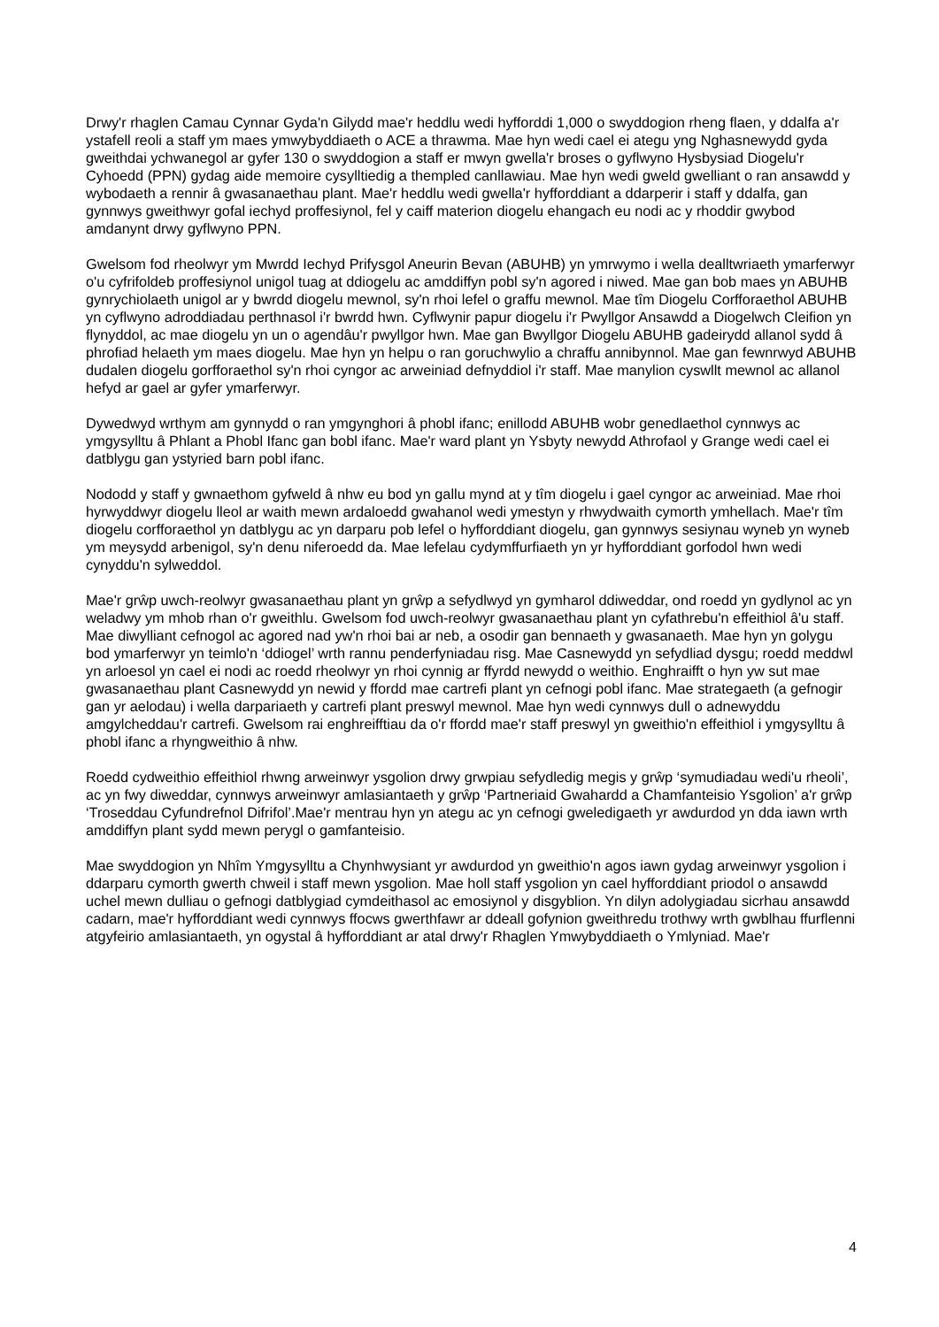Drwy'r rhaglen Camau Cynnar Gyda'n Gilydd mae'r heddlu wedi hyfforddi 1,000 o swyddogion rheng flaen, y ddalfa a'r ystafell reoli a staff ym maes ymwybyddiaeth o ACE a thrawma. Mae hyn wedi cael ei ategu yng Nghasnewydd gyda gweithdai ychwanegol ar gyfer 130 o swyddogion a staff er mwyn gwella'r broses o gyflwyno Hysbysiad Diogelu'r Cyhoedd (PPN) gydag aide memoire cysylltiedig a thempled canllawiau. Mae hyn wedi gweld gwelliant o ran ansawdd y wybodaeth a rennir â gwasanaethau plant. Mae'r heddlu wedi gwella'r hyfforddiant a ddarperir i staff y ddalfa, gan gynnwys gweithwyr gofal iechyd proffesiynol, fel y caiff materion diogelu ehangach eu nodi ac y rhoddir gwybod amdanynt drwy gyflwyno PPN.
Gwelsom fod rheolwyr ym Mwrdd Iechyd Prifysgol Aneurin Bevan (ABUHB) yn ymrwymo i wella dealltwriaeth ymarferwyr o'u cyfrifoldeb proffesiynol unigol tuag at ddiogelu ac amddiffyn pobl sy'n agored i niwed. Mae gan bob maes yn ABUHB gynrychiolaeth unigol ar y bwrdd diogelu mewnol, sy'n rhoi lefel o graffu mewnol. Mae tîm Diogelu Corfforaethol ABUHB yn cyflwyno adroddiadau perthnasol i'r bwrdd hwn. Cyflwynir papur diogelu i'r Pwyllgor Ansawdd a Diogelwch Cleifion yn flynyddol, ac mae diogelu yn un o agendâu'r pwyllgor hwn. Mae gan Bwyllgor Diogelu ABUHB gadeirydd allanol sydd â phrofiad helaeth ym maes diogelu. Mae hyn yn helpu o ran goruchwylio a chraffu annibynnol. Mae gan fewnrwyd ABUHB dudalen diogelu gorfforaethol sy'n rhoi cyngor ac arweiniad defnyddiol i'r staff. Mae manylion cyswllt mewnol ac allanol hefyd ar gael ar gyfer ymarferwyr.
Dywedwyd wrthym am gynnydd o ran ymgynghori â phobl ifanc; enillodd ABUHB wobr genedlaethol cynnwys ac ymgysylltu â Phlant a Phobl Ifanc gan bobl ifanc. Mae'r ward plant yn Ysbyty newydd Athrofaol y Grange wedi cael ei datblygu gan ystyried barn pobl ifanc.
Nododd y staff y gwnaethom gyfweld â nhw eu bod yn gallu mynd at y tîm diogelu i gael cyngor ac arweiniad. Mae rhoi hyrwyddwyr diogelu lleol ar waith mewn ardaloedd gwahanol wedi ymestyn y rhwydwaith cymorth ymhellach. Mae'r tîm diogelu corfforaethol yn datblygu ac yn darparu pob lefel o hyfforddiant diogelu, gan gynnwys sesiynau wyneb yn wyneb ym meysydd arbenigol, sy'n denu niferoedd da. Mae lefelau cydymffurfiaeth yn yr hyfforddiant gorfodol hwn wedi cynyddu'n sylweddol.
Mae'r grŵp uwch-reolwyr gwasanaethau plant yn grŵp a sefydlwyd yn gymharol ddiweddar, ond roedd yn gydlynol ac yn weladwy ym mhob rhan o'r gweithlu. Gwelsom fod uwch-reolwyr gwasanaethau plant yn cyfathrebu'n effeithiol â'u staff. Mae diwylliant cefnogol ac agored nad yw'n rhoi bai ar neb, a osodir gan bennaeth y gwasanaeth. Mae hyn yn golygu bod ymarferwyr yn teimlo'n ‘ddiogel’ wrth rannu penderfyniadau risg. Mae Casnewydd yn sefydliad dysgu; roedd meddwl yn arloesol yn cael ei nodi ac roedd rheolwyr yn rhoi cynnig ar ffyrdd newydd o weithio. Enghraifft o hyn yw sut mae gwasanaethau plant Casnewydd yn newid y ffordd mae cartrefi plant yn cefnogi pobl ifanc. Mae strategaeth (a gefnogir gan yr aelodau) i wella darpariaeth y cartrefi plant preswyl mewnol. Mae hyn wedi cynnwys dull o adnewyddu amgylcheddau'r cartrefi. Gwelsom rai enghreifftiau da o'r ffordd mae'r staff preswyl yn gweithio'n effeithiol i ymgysylltu â phobl ifanc a rhyngweithio â nhw.
Roedd cydweithio effeithiol rhwng arweinwyr ysgolion drwy grwpiau sefydledig megis y grŵp ‘symudiadau wedi'u rheoli’, ac yn fwy diweddar, cynnwys arweinwyr amlasiantaeth y grŵp ‘Partneriaid Gwahardd a Chamfanteisio Ysgolion’ a'r grŵp ‘Troseddau Cyfundrefnol Difrifol’.Mae'r mentrau hyn yn ategu ac yn cefnogi gweledigaeth yr awdurdod yn dda iawn wrth amddiffyn plant sydd mewn perygl o gamfanteisio.
Mae swyddogion yn Nhîm Ymgysylltu a Chynhwysiant yr awdurdod yn gweithio'n agos iawn gydag arweinwyr ysgolion i ddarparu cymorth gwerth chweil i staff mewn ysgolion. Mae holl staff ysgolion yn cael hyfforddiant priodol o ansawdd uchel mewn dulliau o gefnogi datblygiad cymdeithasol ac emosiynol y disgyblion. Yn dilyn adolygiadau sicrhau ansawdd cadarn, mae'r hyfforddiant wedi cynnwys ffocws gwerthfawr ar ddeall gofynion gweithredu trothwy wrth gwblhau ffurflenni atgyfeirio amlasiantaeth, yn ogystal â hyfforddiant ar atal drwy'r Rhaglen Ymwybyddiaeth o Ymlyniad. Mae'r
4